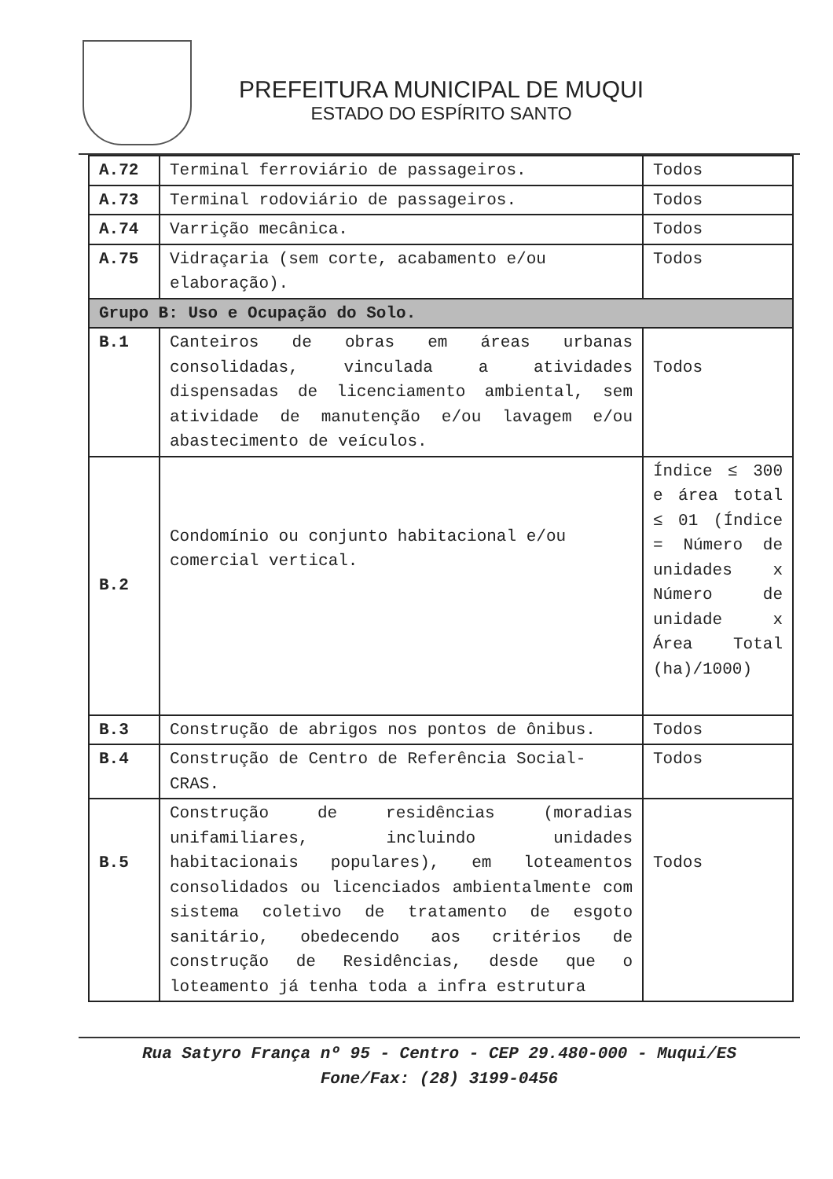PREFEITURA MUNICIPAL DE MUQUI
ESTADO DO ESPÍRITO SANTO
| A.72 | Terminal ferroviário de passageiros. | Todos |
| A.73 | Terminal rodoviário de passageiros. | Todos |
| A.74 | Varrição mecânica. | Todos |
| A.75 | Vidraçaria (sem corte, acabamento e/ou elaboração). | Todos |
| Grupo B: Uso e Ocupação do Solo. | | |
| B.1 | Canteiros de obras em áreas urbanas consolidadas, vinculada a atividades dispensadas de licenciamento ambiental, sem atividade de manutenção e/ou lavagem e/ou abastecimento de veículos. | Todos |
| B.2 | Condomínio ou conjunto habitacional e/ou comercial vertical. | Índice ≤ 300 e área total ≤ 01 (Índice = Número de unidades x Número de unidade x Área Total (ha)/1000) |
| B.3 | Construção de abrigos nos pontos de ônibus. | Todos |
| B.4 | Construção de Centro de Referência Social-CRAS. | Todos |
| B.5 | Construção de residências (moradias unifamiliares, incluindo unidades habitacionais populares), em loteamentos consolidados ou licenciados ambientalmente com sistema coletivo de tratamento de esgoto sanitário, obedecendo aos critérios de construção de Residências, desde que o loteamento já tenha toda a infra estrutura | Todos |
Rua Satyro França nº 95 - Centro - CEP 29.480-000 - Muqui/ES
Fone/Fax: (28) 3199-0456